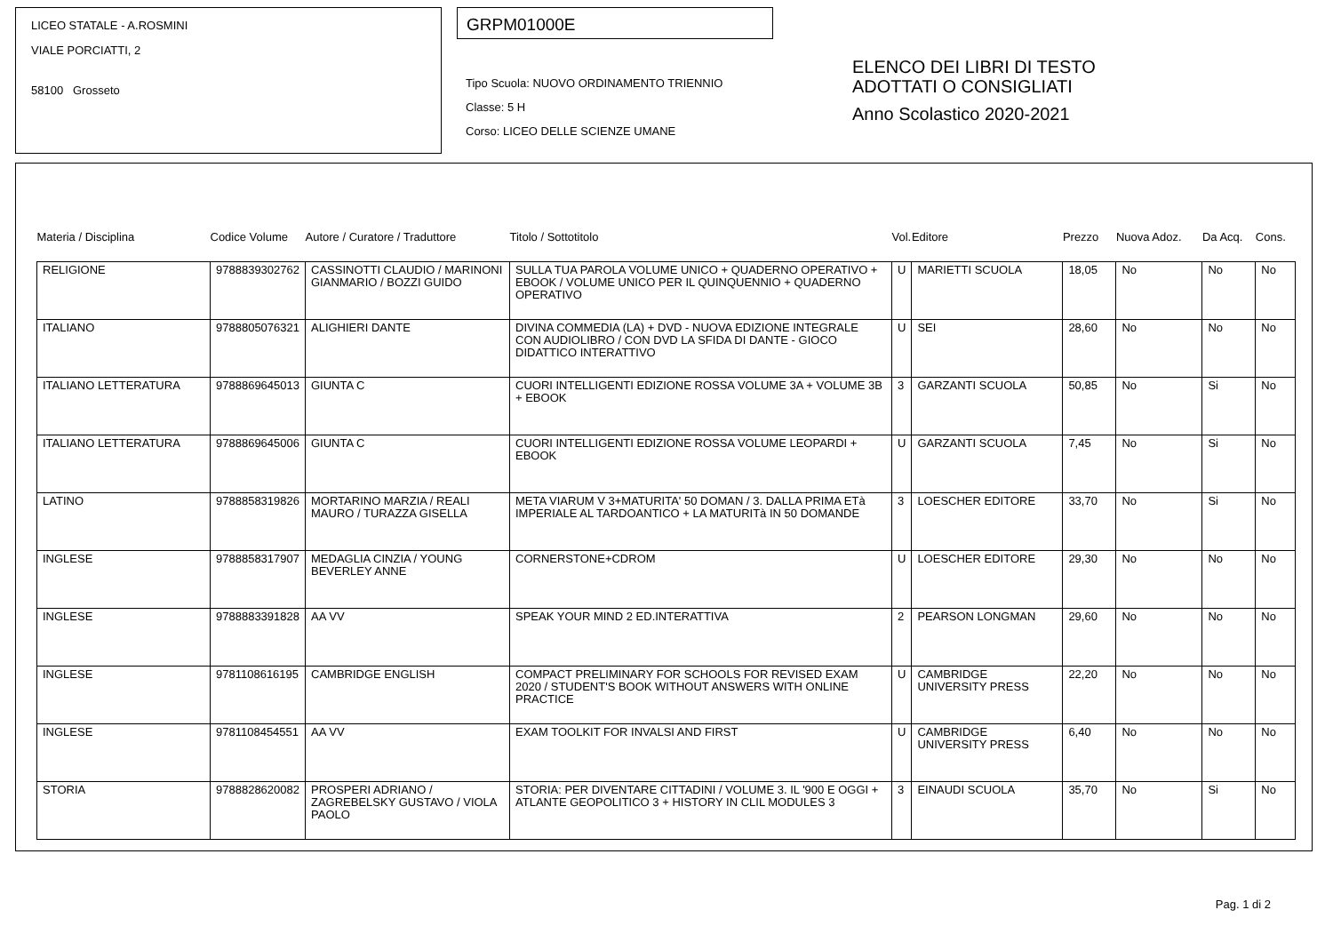LICEO STATALE - A.ROSMINI
VIALE PORCIATTI, 2
58100 Grosseto
GRPM01000E
Tipo Scuola: NUOVO ORDINAMENTO TRIENNIO
Classe: 5 H
Corso: LICEO DELLE SCIENZE UMANE
ELENCO DEI LIBRI DI TESTO
ADOTTATI O CONSIGLIATI
Anno Scolastico 2020-2021
| Materia / Disciplina | Codice Volume | Autore / Curatore / Traduttore | Titolo / Sottotitolo | Vol. | Editore | Prezzo | Nuova Adoz. | Da Acq. | Cons. |
| --- | --- | --- | --- | --- | --- | --- | --- | --- | --- |
| RELIGIONE | 9788839302762 | CASSINOTTI CLAUDIO / MARINONI GIANMARIO / BOZZI GUIDO | SULLA TUA PAROLA VOLUME UNICO + QUADERNO OPERATIVO + EBOOK / VOLUME UNICO PER IL QUINQUENNIO + QUADERNO OPERATIVO | U | MARIETTI SCUOLA | 18,05 | No | No | No |
| ITALIANO | 9788805076321 | ALIGHIERI DANTE | DIVINA COMMEDIA (LA) + DVD - NUOVA EDIZIONE INTEGRALE CON AUDIOLIBRO / CON DVD LA SFIDA DI DANTE - GIOCO DIDATTICO INTERATTIVO | U | SEI | 28,60 | No | No | No |
| ITALIANO LETTERATURA | 9788869645013 | GIUNTA C | CUORI INTELLIGENTI EDIZIONE ROSSA VOLUME 3A + VOLUME 3B + EBOOK | 3 | GARZANTI SCUOLA | 50,85 | No | Si | No |
| ITALIANO LETTERATURA | 9788869645006 | GIUNTA C | CUORI INTELLIGENTI EDIZIONE ROSSA VOLUME LEOPARDI + EBOOK | U | GARZANTI SCUOLA | 7,45 | No | Si | No |
| LATINO | 9788858319826 | MORTARINO MARZIA / REALI MAURO / TURAZZA GISELLA | META VIARUM V 3+MATURITA' 50 DOMAN / 3. DALLA PRIMA ETà IMPERIALE AL TARDOANTICO + LA MATURITà IN 50 DOMANDE | 3 | LOESCHER EDITORE | 33,70 | No | Si | No |
| INGLESE | 9788858317907 | MEDAGLIA CINZIA / YOUNG BEVERLEY ANNE | CORNERSTONE+CDROM | U | LOESCHER EDITORE | 29,30 | No | No | No |
| INGLESE | 9788883391828 | AA VV | SPEAK YOUR MIND 2 ED.INTERATTIVA | 2 | PEARSON LONGMAN | 29,60 | No | No | No |
| INGLESE | 9781108616195 | CAMBRIDGE ENGLISH | COMPACT PRELIMINARY FOR SCHOOLS FOR REVISED EXAM 2020 / STUDENT'S BOOK WITHOUT ANSWERS WITH ONLINE PRACTICE | U | CAMBRIDGE UNIVERSITY PRESS | 22,20 | No | No | No |
| INGLESE | 9781108454551 | AA VV | EXAM TOOLKIT FOR INVALSI AND FIRST | U | CAMBRIDGE UNIVERSITY PRESS | 6,40 | No | No | No |
| STORIA | 9788828620082 | PROSPERI ADRIANO / ZAGREBELSKY GUSTAVO / VIOLA PAOLO | STORIA: PER DIVENTARE CITTADINI / VOLUME 3. IL '900 E OGGI + ATLANTE GEOPOLITICO 3 + HISTORY IN CLIL MODULES 3 | 3 | EINAUDI SCUOLA | 35,70 | No | Si | No |
Pag. 1 di 2